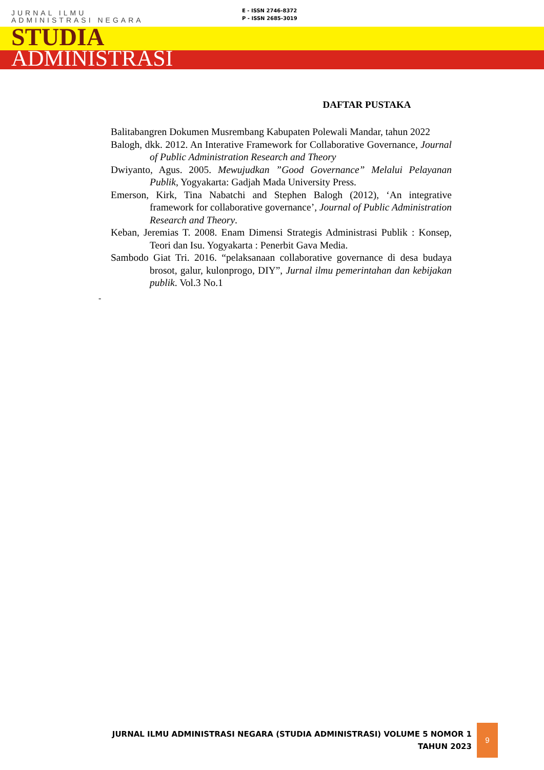JURNAL ILMU
ADMINISTRASI NEGARA
E - ISSN 2746-8372
P - ISSN 2685-3019
STUDIA
ADMINISTRASI
DAFTAR PUSTAKA
Balitabangren Dokumen Musrembang Kabupaten Polewali Mandar, tahun 2022
Balogh, dkk. 2012. An Interative Framework for Collaborative Governance, Journal of Public Administration Research and Theory
Dwiyanto, Agus. 2005. Mewujudkan ”Good Governance” Melalui Pelayanan Publik, Yogyakarta: Gadjah Mada University Press.
Emerson, Kirk, Tina Nabatchi and Stephen Balogh (2012), ‘An integrative framework for collaborative governance’, Journal of Public Administration Research and Theory.
Keban, Jeremias T. 2008. Enam Dimensi Strategis Administrasi Publik : Konsep, Teori dan Isu. Yogyakarta : Penerbit Gava Media.
Sambodo Giat Tri. 2016. “pelaksanaan collaborative governance di desa budaya brosot, galur, kulonprogo, DIY”, Jurnal ilmu pemerintahan dan kebijakan publik. Vol.3 No.1
-
JURNAL ILMU ADMINISTRASI NEGARA (STUDIA ADMINISTRASI) VOLUME 5 NOMOR 1
TAHUN 2023
9